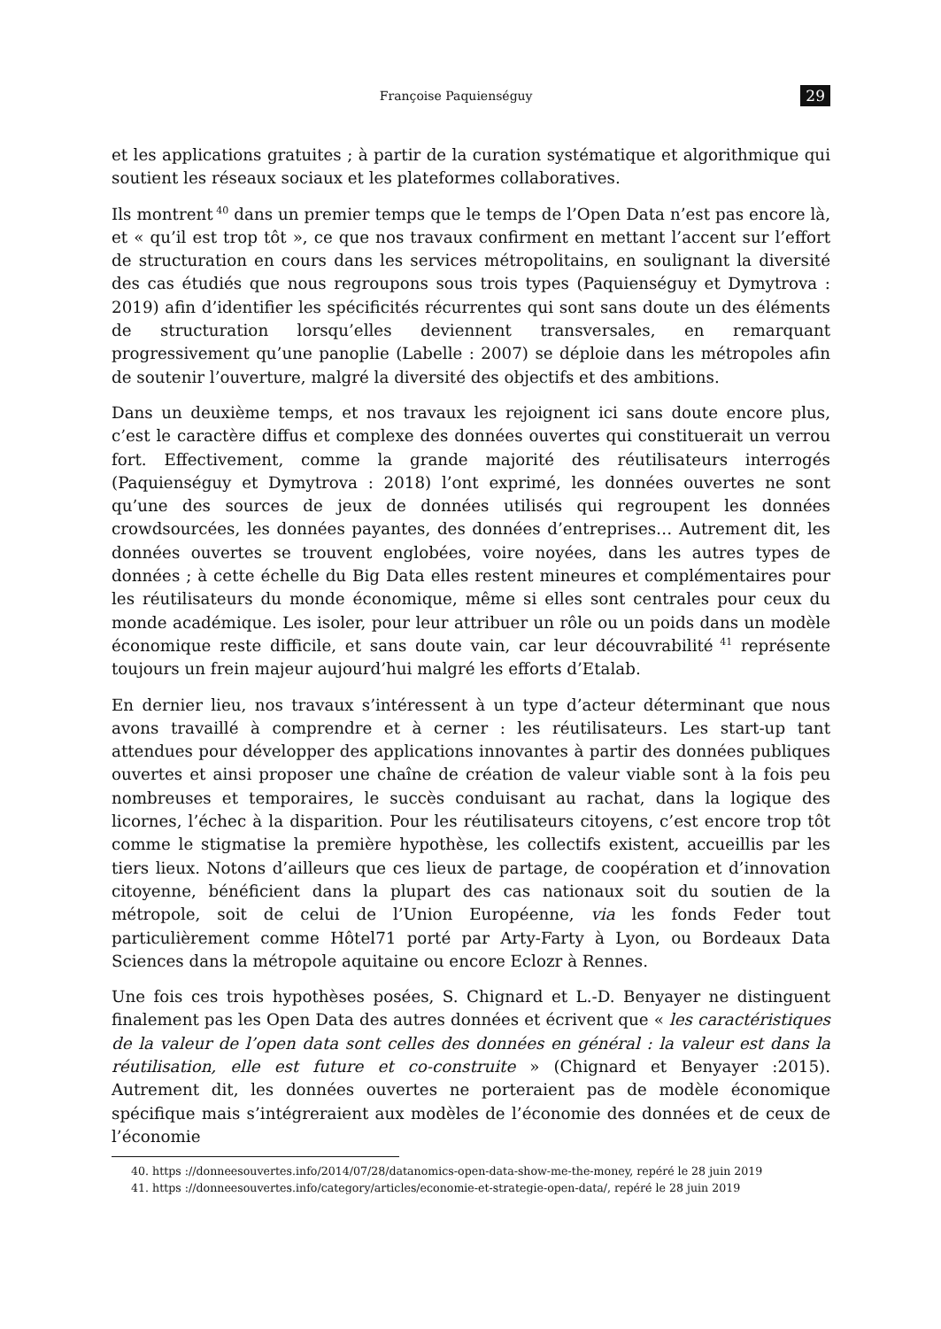Françoise Paquienséguy 29
et les applications gratuites ; à partir de la curation systématique et algorithmique qui soutient les réseaux sociaux et les plateformes collaboratives.
Ils montrent<sup>40</sup> dans un premier temps que le temps de l’Open Data n’est pas encore là, et « qu’il est trop tôt », ce que nos travaux confirment en mettant l’accent sur l’effort de structuration en cours dans les services métropolitains, en soulignant la diversité des cas étudiés que nous regroupons sous trois types (Paquienséguy et Dymytrova : 2019) afin d’identifier les spécificités récurrentes qui sont sans doute un des éléments de structuration lorsqu’elles deviennent transversales, en remarquant progressivement qu’une panoplie (Labelle : 2007) se déploie dans les métropoles afin de soutenir l’ouverture, malgré la diversité des objectifs et des ambitions.
Dans un deuxième temps, et nos travaux les rejoignent ici sans doute encore plus, c’est le caractère diffus et complexe des données ouvertes qui constituerait un verrou fort. Effectivement, comme la grande majorité des réutilisateurs interrogés (Paquienséguy et Dymytrova : 2018) l’ont exprimé, les données ouvertes ne sont qu’une des sources de jeux de données utilisés qui regroupent les données crowdsourcées, les données payantes, des données d’entreprises… Autrement dit, les données ouvertes se trouvent englobées, voire noyées, dans les autres types de données ; à cette échelle du Big Data elles restent mineures et complémentaires pour les réutilisateurs du monde économique, même si elles sont centrales pour ceux du monde académique. Les isoler, pour leur attribuer un rôle ou un poids dans un modèle économique reste difficile, et sans doute vain, car leur découvrabilité<sup>41</sup> représente toujours un frein majeur aujourd’hui malgré les efforts d’Etalab.
En dernier lieu, nos travaux s’intéressent à un type d’acteur déterminant que nous avons travaillé à comprendre et à cerner : les réutilisateurs. Les start-up tant attendues pour développer des applications innovantes à partir des données publiques ouvertes et ainsi proposer une chaîne de création de valeur viable sont à la fois peu nombreuses et temporaires, le succès conduisant au rachat, dans la logique des licornes, l’échec à la disparition. Pour les réutilisateurs citoyens, c’est encore trop tôt comme le stigmatise la première hypothèse, les collectifs existent, accueillis par les tiers lieux. Notons d’ailleurs que ces lieux de partage, de coopération et d’innovation citoyenne, bénéficient dans la plupart des cas nationaux soit du soutien de la métropole, soit de celui de l’Union Européenne, via les fonds Feder tout particulièrement comme Hôtel71 porté par Arty-Farty à Lyon, ou Bordeaux Data Sciences dans la métropole aquitaine ou encore Eclozr à Rennes.
Une fois ces trois hypothèses posées, S. Chignard et L.-D. Benyayer ne distinguent finalement pas les Open Data des autres données et écrivent que « les caractéristiques de la valeur de l’open data sont celles des données en général : la valeur est dans la réutilisation, elle est future et co-construite » (Chignard et Benyayer :2015). Autrement dit, les données ouvertes ne porteraient pas de modèle économique spécifique mais s’intégreraient aux modèles de l’économie des données et de ceux de l’économie
40. https ://donneesouvertes.info/2014/07/28/datanomics-open-data-show-me-the-money, repéré le 28 juin 2019
41. https ://donneesouvertes.info/category/articles/economie-et-strategie-open-data/, repéré le 28 juin 2019